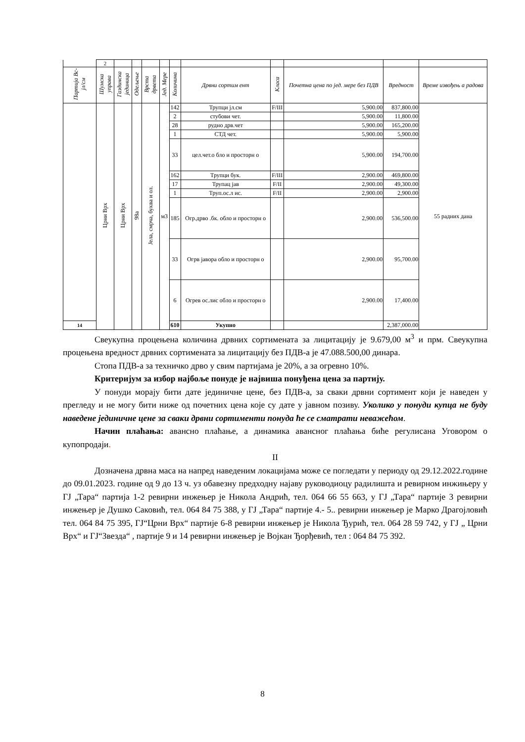| | 2 | | | | | | | | | | |
| Партија Вс-јл/см | Шумска управа | Газдинска јединица | Одељење | Врста дрвета | Јед. Мере | Количина | Дрвни сортим ент | Класа | Почетна цена по јед. мере без ПДВ | Вредност | Време извођењ а радова |
| | Црни Врх | Црни Врх | 98а | Јела, смрча, буква и ол. | м3 | 142 | Трупци јл.см | F/III | 5,900.00 | 837,800.00 | 55 радних дана |
| | | | | | | 2 | стубови чет. | | 5,900.00 | 11,800.00 | |
| | | | | | | 28 | рудно дрв.чет | | 5,900.00 | 165,200.00 | |
| | | | | | | 1 | СТД чет. | | 5,900.00 | 5,900.00 | |
| | | | | | | 33 | цел.чет.о бло и просторн о | | 5,900.00 | 194,700.00 | |
| | | | | | | 162 | Трупци бук. | F/III | 2,900.00 | 469,800.00 | |
| | | | | | | 17 | Трупац јав | F/II | 2,900.00 | 49,300.00 | |
| | | | | | | 1 | Труп.ос.л ис. | F/II | 2,900.00 | 2,900.00 | |
| | | | | | | 185 | Огр.дрво .бк. обло и просторн о | | 2,900.00 | 536,500.00 | |
| | | | | | | 33 | Огрв јавора обло и просторн о | | 2,900.00 | 95,700.00 | |
| | | | | | | 6 | Огрев ос.лис обло и просторн о | | 2,900.00 | 17,400.00 | |
| 14 | | | | | | 610 | Укупно | | | 2,387,000.00 | |
Свеукупна процењена количина дрвних сортимената за лицитацију је 9.679,00 м<sup>3</sup> и прм. Свеукупна процењена вредност дрвних сортимената за лицитацију без ПДВ-а је 47.088.500,00 динара.
Стопа ПДВ-а за техничко дрво у свим партијама је 20%, а за огревно 10%.
Критеријум за избор најбоље понуде је највиша понуђена цена за партију.
У понуди морају бити дате јединичне цене, без ПДВ-а, за сваки дрвни сортимент који је наведен у прегледу и не могу бити ниже од почетних цена које су дате у јавном позиву. Уколико у понуди купца не буду наведене јединичне цене за сваки дрвни сортименти понуда ће се сматрати неважећом.
Начин плаћања: авансно плаћање, а динамика авансног плаћања биће регулисана Уговором о купопродаји.
II
Дозначена дрвна маса на напред наведеним локацијама може се погледати у периоду од 29.12.2022.године до 09.01.2023. године од 9 до 13 ч. уз обавезну предходну најаву руководиоцу радилишта и ревирном инжињеру у ГЈ „Тара“ партија 1-2 ревирни инжењер је Никола Андрић, тел. 064 66 55 663, у ГЈ „Тара“ партије 3 ревирни инжењер је Душко Саковић, тел. 064 84 75 388, у ГЈ „Тара“ партије 4.- 5.. ревирни инжењер је Марко Драгојловић тел. 064 84 75 395, ГЈ“Црни Врх“ партије 6-8 ревирни инжењер је Никола Ђурић, тел. 064 28 59 742, у ГЈ „ Црни Врх“ и ГЈ“Звезда“ , партије 9 и 14 ревирни инжењер је Војкан Ђорђевић, тел : 064 84 75 392.
8